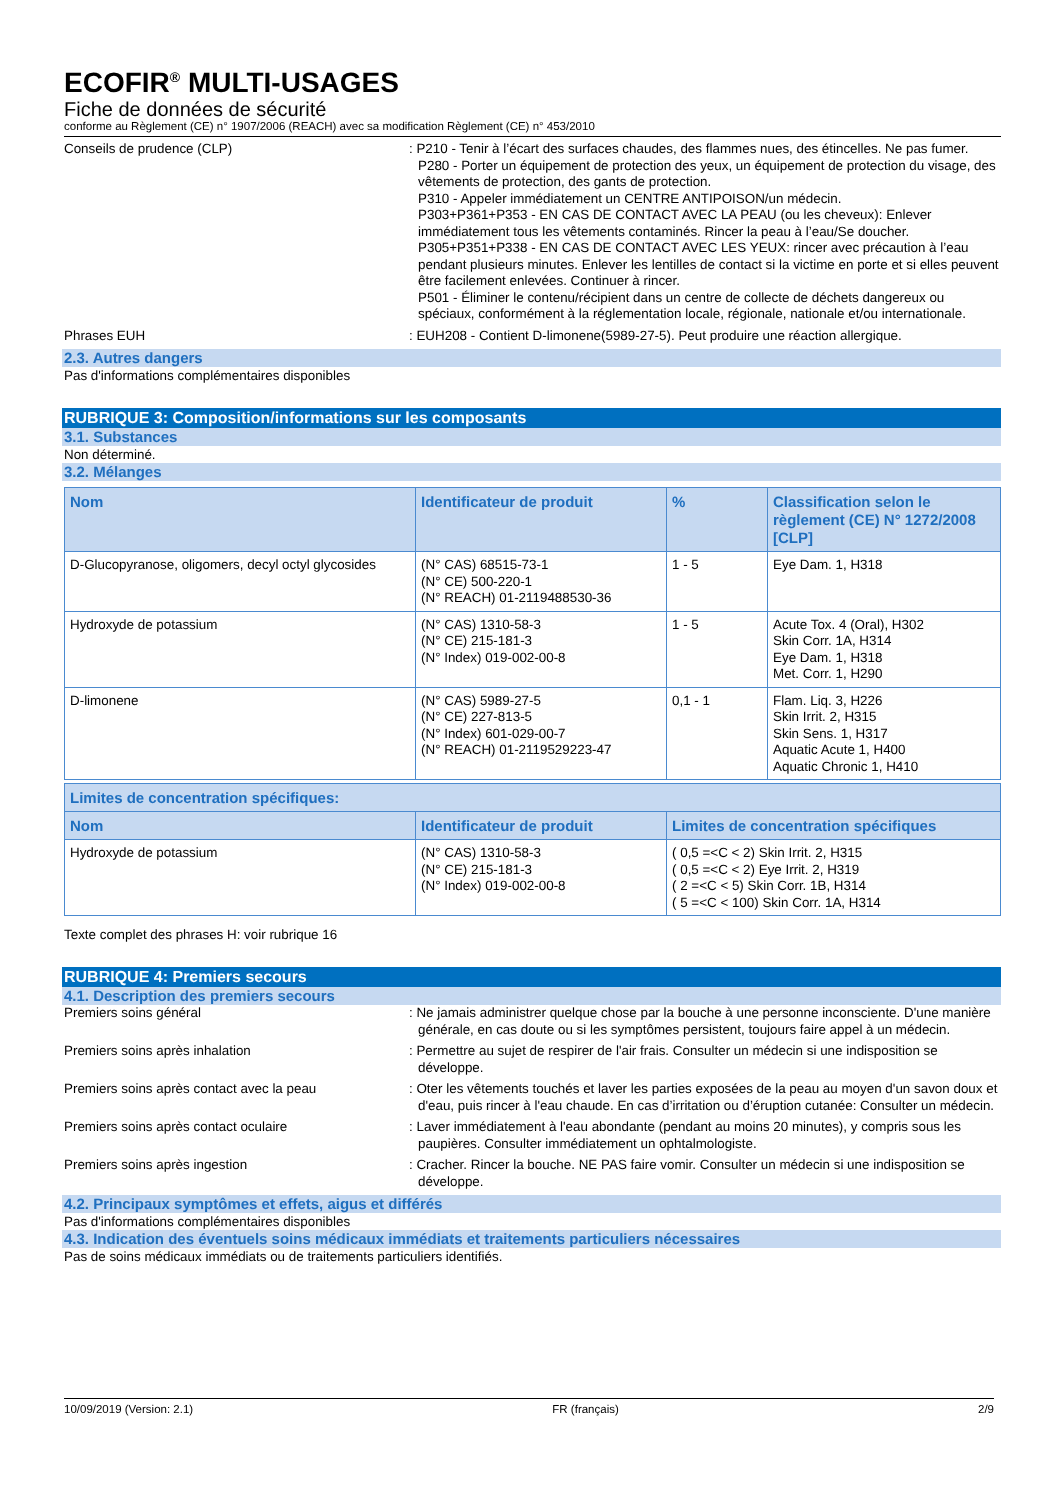ECOFIR<sup>®</sup> MULTI-USAGES
Fiche de données de sécurité
conforme au Règlement (CE) n° 1907/2006 (REACH) avec sa modification Règlement (CE) n° 453/2010
Conseils de prudence (CLP) : P210 - Tenir à l’écart des surfaces chaudes, des flammes nues, des étincelles. Ne pas fumer.
P280 - Porter un équipement de protection des yeux, un équipement de protection du visage, des vêtements de protection, des gants de protection.
P310 - Appeler immédiatement un CENTRE ANTIPOISON/un médecin.
P303+P361+P353 - EN CAS DE CONTACT AVEC LA PEAU (ou les cheveux): Enlever immédiatement tous les vêtements contaminés. Rincer la peau à l’eau/Se doucher.
P305+P351+P338 - EN CAS DE CONTACT AVEC LES YEUX: rincer avec précaution à l’eau pendant plusieurs minutes. Enlever les lentilles de contact si la victime en porte et si elles peuvent être facilement enlevées. Continuer à rincer.
P501 - Éliminer le contenu/récipient dans un centre de collecte de déchets dangereux ou spéciaux, conformément à la réglementation locale, régionale, nationale et/ou internationale.
Phrases EUH : EUH208 - Contient D-limonene(5989-27-5). Peut produire une réaction allergique.
2.3. Autres dangers
Pas d'informations complémentaires disponibles
RUBRIQUE 3: Composition/informations sur les composants
3.1. Substances
Non déterminé.
3.2. Mélanges
| Nom | Identificateur de produit | % | Classification selon le règlement (CE) N° 1272/2008 [CLP] |
| --- | --- | --- | --- |
| D-Glucopyranose, oligomers, decyl octyl glycosides | (N° CAS) 68515-73-1 (N° CE) 500-220-1 (N° REACH) 01-2119488530-36 | 1 - 5 | Eye Dam. 1, H318 |
| Hydroxyde de potassium | (N° CAS) 1310-58-3 (N° CE) 215-181-3 (N° Index) 019-002-00-8 | 1 - 5 | Acute Tox. 4 (Oral), H302 Skin Corr. 1A, H314 Eye Dam. 1, H318 Met. Corr. 1, H290 |
| D-limonene | (N° CAS) 5989-27-5 (N° CE) 227-813-5 (N° Index) 601-029-00-7 (N° REACH) 01-2119529223-47 | 0,1 - 1 | Flam. Liq. 3, H226 Skin Irrit. 2, H315 Skin Sens. 1, H317 Aquatic Acute 1, H400 Aquatic Chronic 1, H410 |
| Limites de concentration spécifiques: | | |
| --- | --- | --- |
| Nom | Identificateur de produit | Limites de concentration spécifiques |
| Hydroxyde de potassium | (N° CAS) 1310-58-3 (N° CE) 215-181-3 (N° Index) 019-002-00-8 | ( 0,5 =<C < 2) Skin Irrit. 2, H315 ( 0,5 =<C < 2) Eye Irrit. 2, H319 ( 2 =<C < 5) Skin Corr. 1B, H314 ( 5 =<C < 100) Skin Corr. 1A, H314 |
Texte complet des phrases H: voir rubrique 16
RUBRIQUE 4: Premiers secours
4.1. Description des premiers secours
Premiers soins général : Ne jamais administrer quelque chose par la bouche à une personne inconsciente. D'une manière générale, en cas doute ou si les symptômes persistent, toujours faire appel à un médecin.
Premiers soins après inhalation : Permettre au sujet de respirer de l'air frais. Consulter un médecin si une indisposition se développe.
Premiers soins après contact avec la peau : Oter les vêtements touchés et laver les parties exposées de la peau au moyen d'un savon doux et d'eau, puis rincer à l'eau chaude. En cas d’irritation ou d’éruption cutanée: Consulter un médecin.
Premiers soins après contact oculaire : Laver immédiatement à l'eau abondante (pendant au moins 20 minutes), y compris sous les paupières. Consulter immédiatement un ophtalmologiste.
Premiers soins après ingestion : Cracher. Rincer la bouche. NE PAS faire vomir. Consulter un médecin si une indisposition se développe.
4.2. Principaux symptômes et effets, aigus et différés
Pas d'informations complémentaires disponibles
4.3. Indication des éventuels soins médicaux immédiats et traitements particuliers nécessaires
Pas de soins médicaux immédiats ou de traitements particuliers identifiés.
10/09/2019 (Version: 2.1) FR (français) 2/9